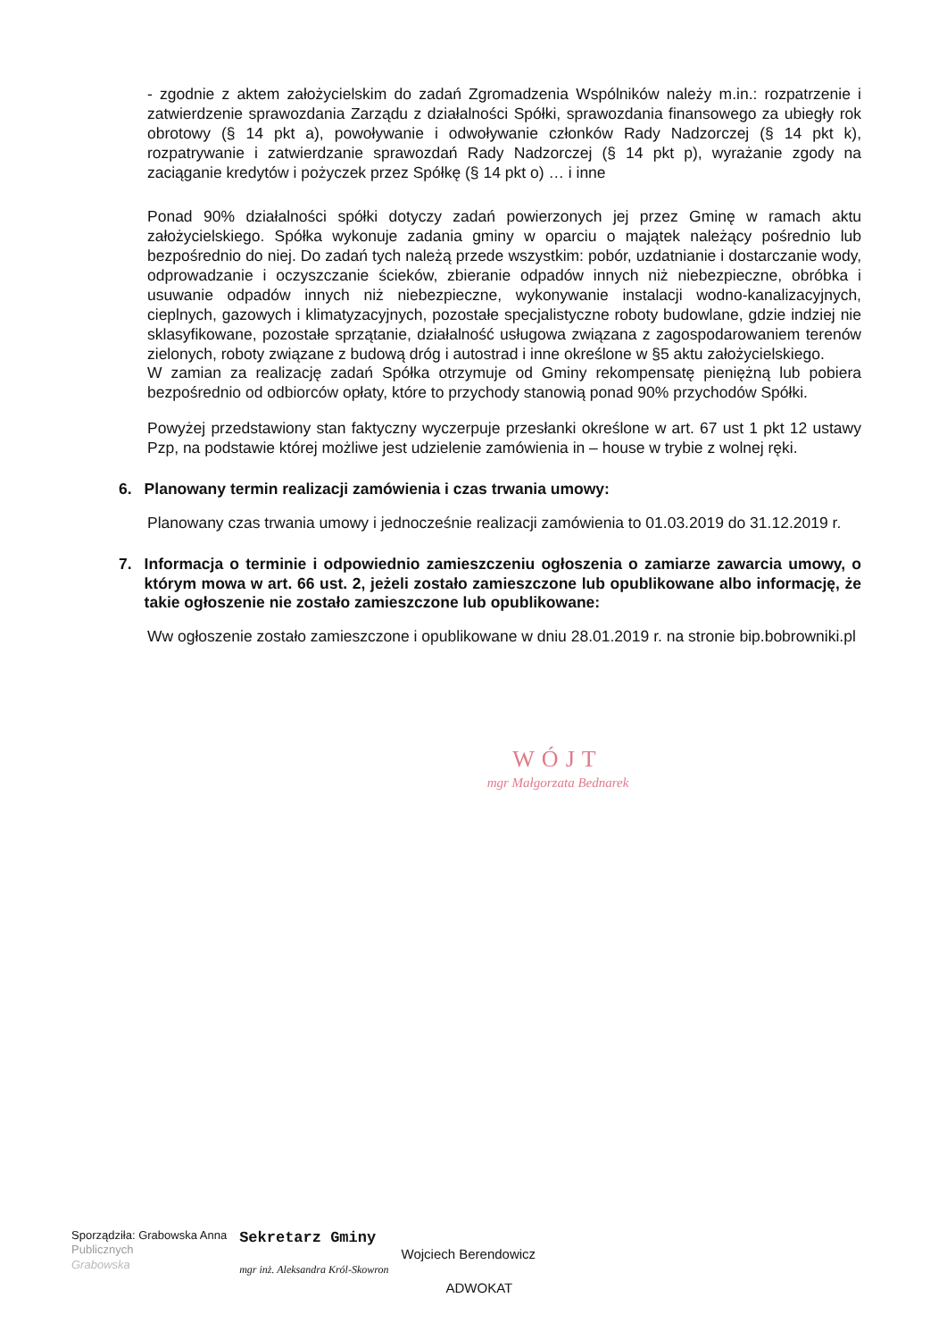- zgodnie z aktem założycielskim do zadań Zgromadzenia Wspólników należy m.in.: rozpatrzenie i zatwierdzenie sprawozdania Zarządu z działalności Spółki, sprawozdania finansowego za ubiegły rok obrotowy (§ 14 pkt a), powoływanie i odwoływanie członków Rady Nadzorczej (§ 14 pkt k), rozpatrywanie i zatwierdzanie sprawozdań Rady Nadzorczej (§ 14 pkt p), wyrażanie zgody na zaciąganie kredytów i pożyczek przez Spółkę (§ 14 pkt o) … i inne
Ponad 90% działalności spółki dotyczy zadań powierzonych jej przez Gminę w ramach aktu założycielskiego. Spółka wykonuje zadania gminy w oparciu o majątek należący pośrednio lub bezpośrednio do niej. Do zadań tych należą przede wszystkim: pobór, uzdatnianie i dostarczanie wody, odprowadzanie i oczyszczanie ścieków, zbieranie odpadów innych niż niebezpieczne, obróbka i usuwanie odpadów innych niż niebezpieczne, wykonywanie instalacji wodno-kanalizacyjnych, cieplnych, gazowych i klimatyzacyjnych, pozostałe specjalistyczne roboty budowlane, gdzie indziej nie sklasyfikowane, pozostałe sprzątanie, działalność usługowa związana z zagospodarowaniem terenów zielonych, roboty związane z budową dróg i autostrad i inne określone w §5 aktu założycielskiego.
W zamian za realizację zadań Spółka otrzymuje od Gminy rekompensatę pieniężną lub pobiera bezpośrednio od odbiorców opłaty, które to przychody stanowią ponad 90% przychodów Spółki.
Powyżej przedstawiony stan faktyczny wyczerpuje przesłanki określone w art. 67 ust 1 pkt 12 ustawy Pzp, na podstawie której możliwe jest udzielenie zamówienia in – house w trybie z wolnej ręki.
6. Planowany termin realizacji zamówienia i czas trwania umowy:
Planowany czas trwania umowy i jednocześnie realizacji zamówienia to 01.03.2019 do 31.12.2019 r.
7. Informacja o terminie i odpowiednio zamieszczeniu ogłoszenia o zamiarze zawarcia umowy, o którym mowa w art. 66 ust. 2, jeżeli zostało zamieszczone lub opublikowane albo informację, że takie ogłoszenie nie zostało zamieszczone lub opublikowane:
Ww ogłoszenie zostało zamieszczone i opublikowane w dniu 28.01.2019 r. na stronie bip.bobrowniki.pl
WÓJT
mgr Małgorzata Bednarek
Sporządziła: Grabowska Anna
Publicznych
Grabowska
Sekretarz Gminy
mgr inż. Aleksandra Król-Skowron
Wojciech Berendowicz
ADWOKAT